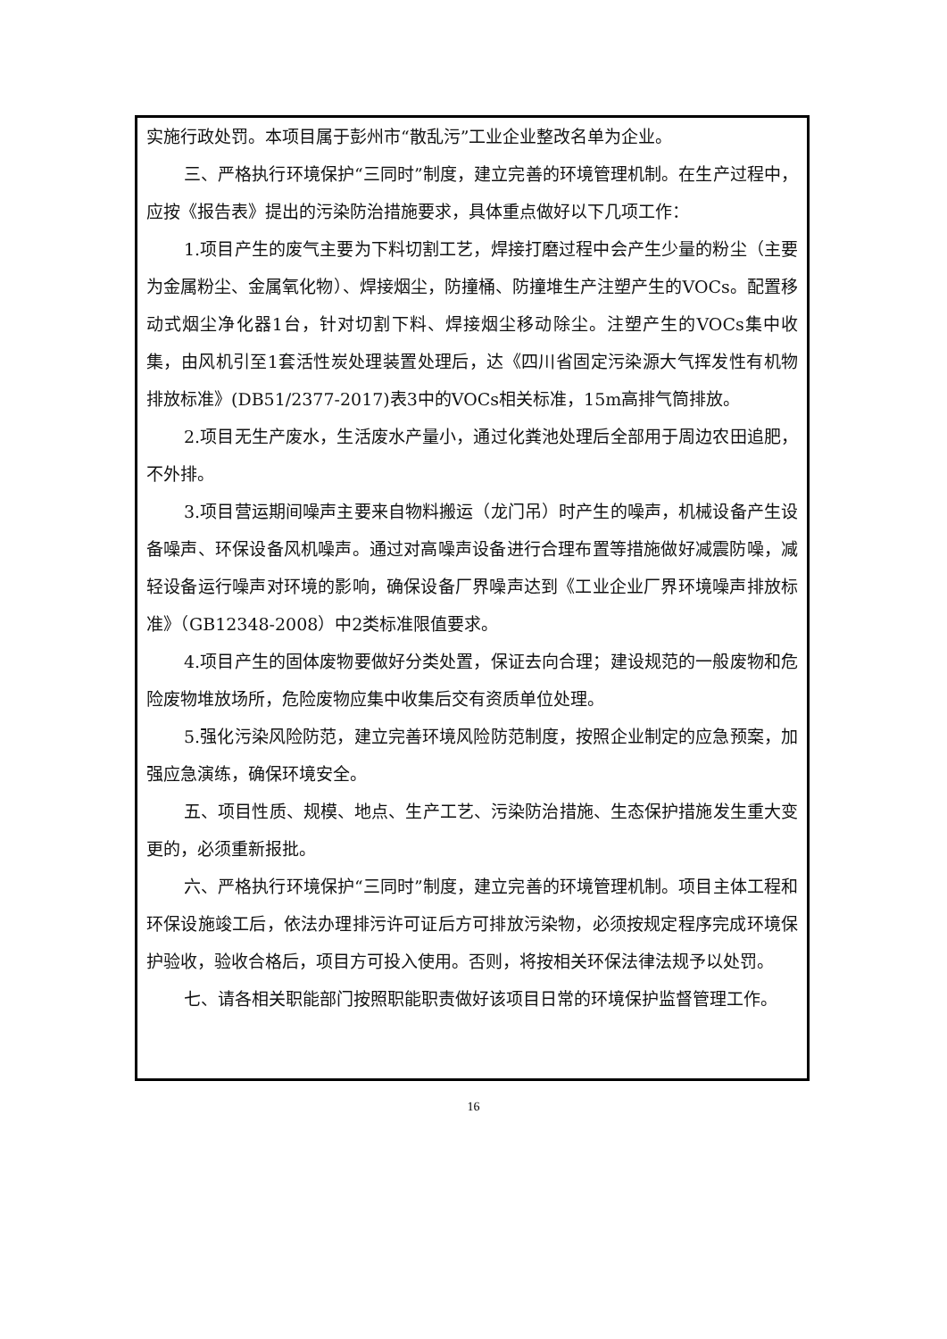实施行政处罚。本项目属于彭州市“散乱污”工业企业整改名单为企业。
三、严格执行环境保护“三同时”制度，建立完善的环境管理机制。在生产过程中，应按《报告表》提出的污染防治措施要求，具体重点做好以下几项工作：
1.项目产生的废气主要为下料切割工艺，焊接打磨过程中会产生少量的粉尘（主要为金属粉尘、金属氧化物）、焊接烟尘，防撞桶、防撞堆生产注塑产生的VOCs。配置移动式烟尘净化器1台，针对切割下料、焊接烟尘移动除尘。注塑产生的VOCs集中收集，由风机引至1套活性炭处理装置处理后，达《四川省固定污染源大气挥发性有机物排放标准》(DB51/2377-2017)表3中的VOCs相关标准，15m高排气筒排放。
2.项目无生产废水，生活废水产量小，通过化粪池处理后全部用于周边农田追肥，不外排。
3.项目营运期间噪声主要来自物料搬运（龙门吊）时产生的噪声，机械设备产生设备噪声、环保设备风机噪声。通过对高噪声设备进行合理布置等措施做好减震防噪，减轻设备运行噪声对环境的影响，确保设备厂界噪声达到《工业企业厂界环境噪声排放标准》（GB12348-2008）中2类标准限值要求。
4.项目产生的固体废物要做好分类处置，保证去向合理；建设规范的一般废物和危险废物堆放场所，危险废物应集中收集后交有资质单位处理。
5.强化污染风险防范，建立完善环境风险防范制度，按照企业制定的应急预案，加强应急演练，确保环境安全。
五、项目性质、规模、地点、生产工艺、污染防治措施、生态保护措施发生重大变更的，必须重新报批。
六、严格执行环境保护“三同时”制度，建立完善的环境管理机制。项目主体工程和环保设施竣工后，依法办理排污许可证后方可排放污染物，必须按规定程序完成环境保护验收，验收合格后，项目方可投入使用。否则，将按相关环保法律法规予以处罚。
七、请各相关职能部门按照职能职责做好该项目日常的环境保护监督管理工作。
16